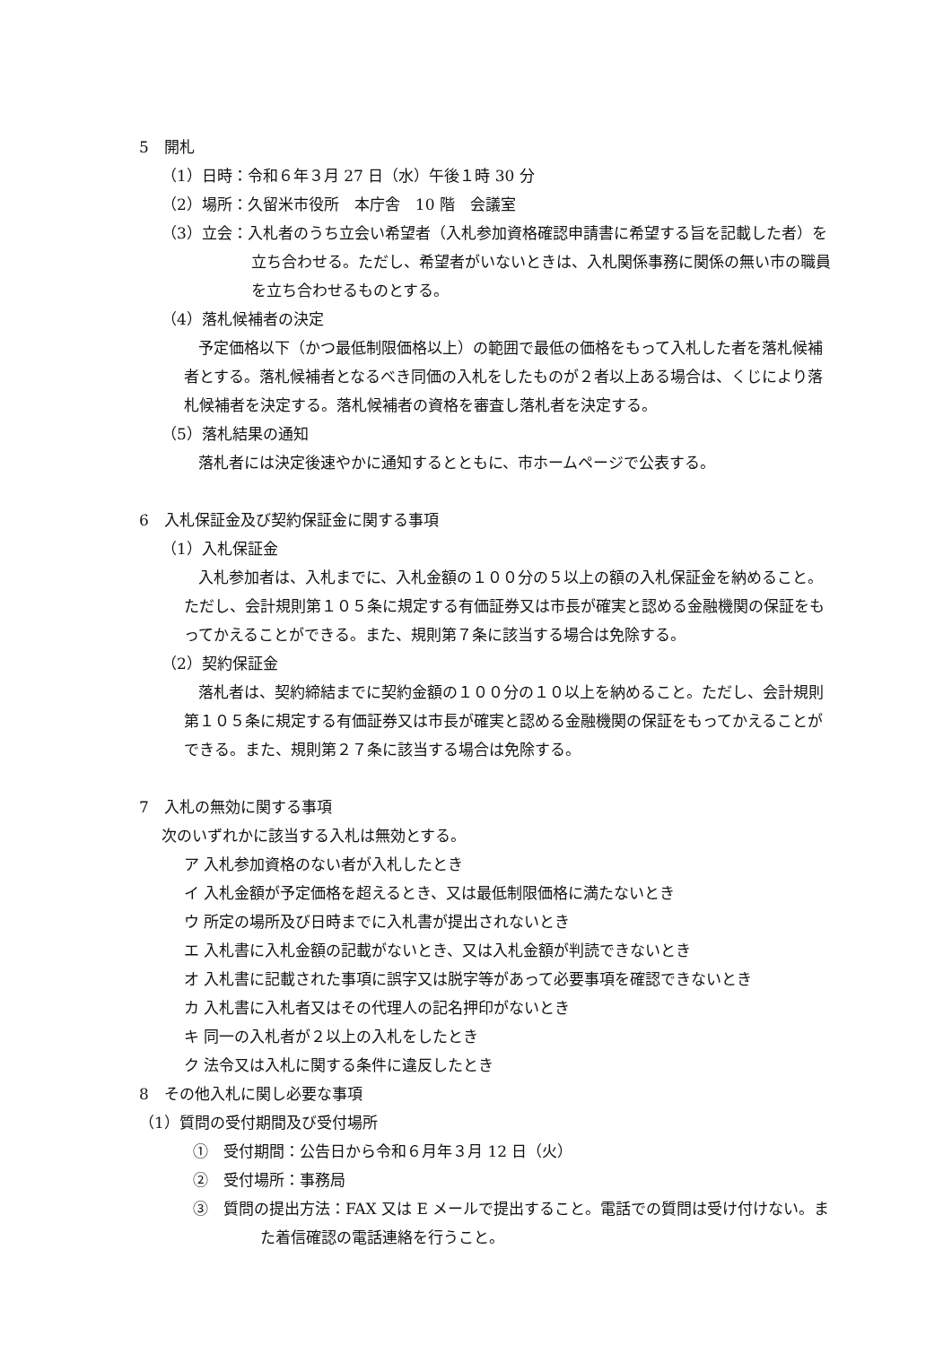5　開札
（1）日時：令和６年３月 27 日（水）午後１時 30 分
（2）場所：久留米市役所　本庁舎　10 階　会議室
（3）立会：入札者のうち立会い希望者（入札参加資格確認申請書に希望する旨を記載した者）を立ち合わせる。ただし、希望者がいないときは、入札関係事務に関係の無い市の職員を立ち合わせるものとする。
（4）落札候補者の決定
予定価格以下（かつ最低制限価格以上）の範囲で最低の価格をもって入札した者を落札候補者とする。落札候補者となるべき同価の入札をしたものが２者以上ある場合は、くじにより落札候補者を決定する。落札候補者の資格を審査し落札者を決定する。
（5）落札結果の通知
落札者には決定後速やかに通知するとともに、市ホームページで公表する。
6　入札保証金及び契約保証金に関する事項
（1）入札保証金
入札参加者は、入札までに、入札金額の１００分の５以上の額の入札保証金を納めること。ただし、会計規則第１０５条に規定する有価証券又は市長が確実と認める金融機関の保証をもってかえることができる。また、規則第７条に該当する場合は免除する。
（2）契約保証金
落札者は、契約締結までに契約金額の１００分の１０以上を納めること。ただし、会計規則第１０５条に規定する有価証券又は市長が確実と認める金融機関の保証をもってかえることができる。また、規則第２７条に該当する場合は免除する。
7　入札の無効に関する事項
次のいずれかに該当する入札は無効とする。
ア 入札参加資格のない者が入札したとき
イ 入札金額が予定価格を超えるとき、又は最低制限価格に満たないとき
ウ 所定の場所及び日時までに入札書が提出されないとき
エ 入札書に入札金額の記載がないとき、又は入札金額が判読できないとき
オ 入札書に記載された事項に誤字又は脱字等があって必要事項を確認できないとき
カ 入札書に入札者又はその代理人の記名押印がないとき
キ 同一の入札者が２以上の入札をしたとき
ク 法令又は入札に関する条件に違反したとき
8　その他入札に関し必要な事項
（1）質問の受付期間及び受付場所
①　受付期間：公告日から令和６月年３月 12 日（火）
②　受付場所：事務局
③　質問の提出方法：FAX 又は E メールで提出すること。電話での質問は受け付けない。また着信確認の電話連絡を行うこと。